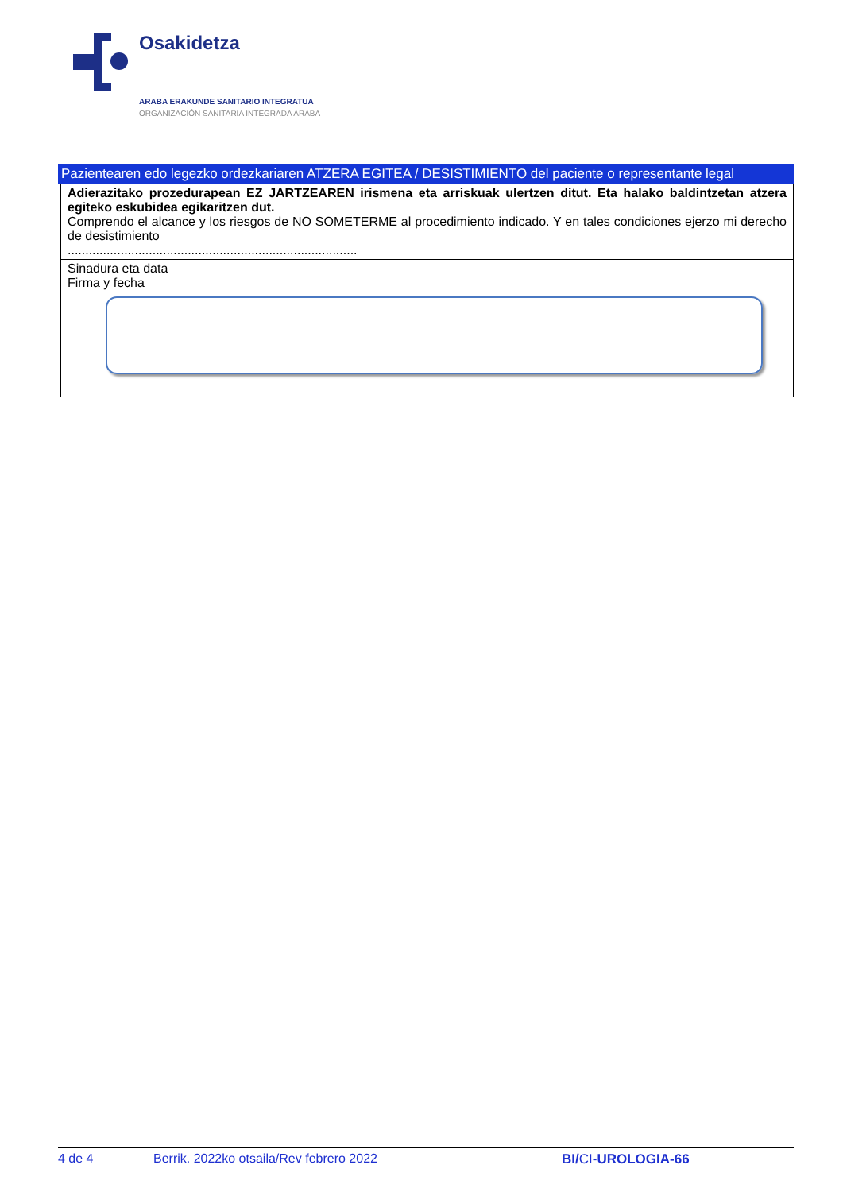Osakidetza
ARABA ERAKUNDE SANITARIO INTEGRATUA
ORGANIZACIÓN SANITARIA INTEGRADA ARABA
Pazientearen edo legezko ordezkariaren ATZERA EGITEA / DESISTIMIENTO del paciente o representante legal
| Adierazitako prozedurapean EZ JARTZEAREN irismena eta arriskuak ulertzen ditut. Eta halako baldintzetan atzera egiteko eskubidea egikaritzen dut. Comprendo el alcance y los riesgos de NO SOMETERME al procedimiento indicado. Y en tales condiciones ejerzo mi derecho de desistimiento .................................................................................. |
| Sinadura eta data Firma y fecha |
4 de 4 Berrik. 2022ko otsaila/Rev febrero 2022 BI/CI-UROLOGIA-66